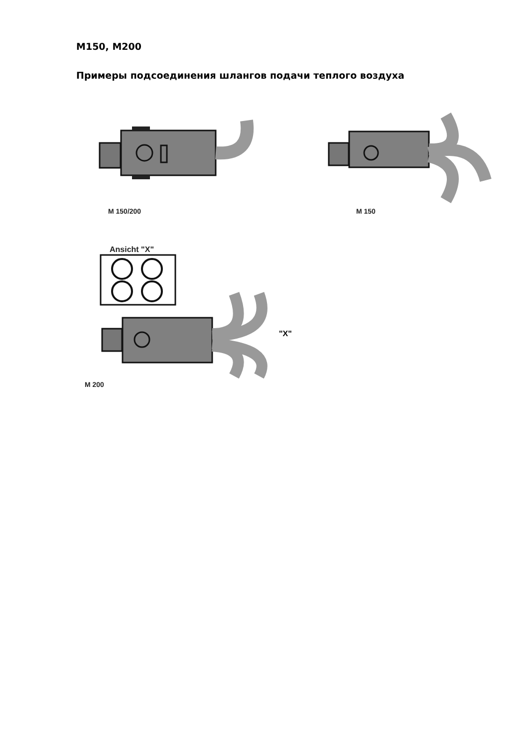M150, M200
Примеры подсоединения шлангов подачи теплого воздуха
M 150/200 M 150
Ansicht "X"
"X"
M 200